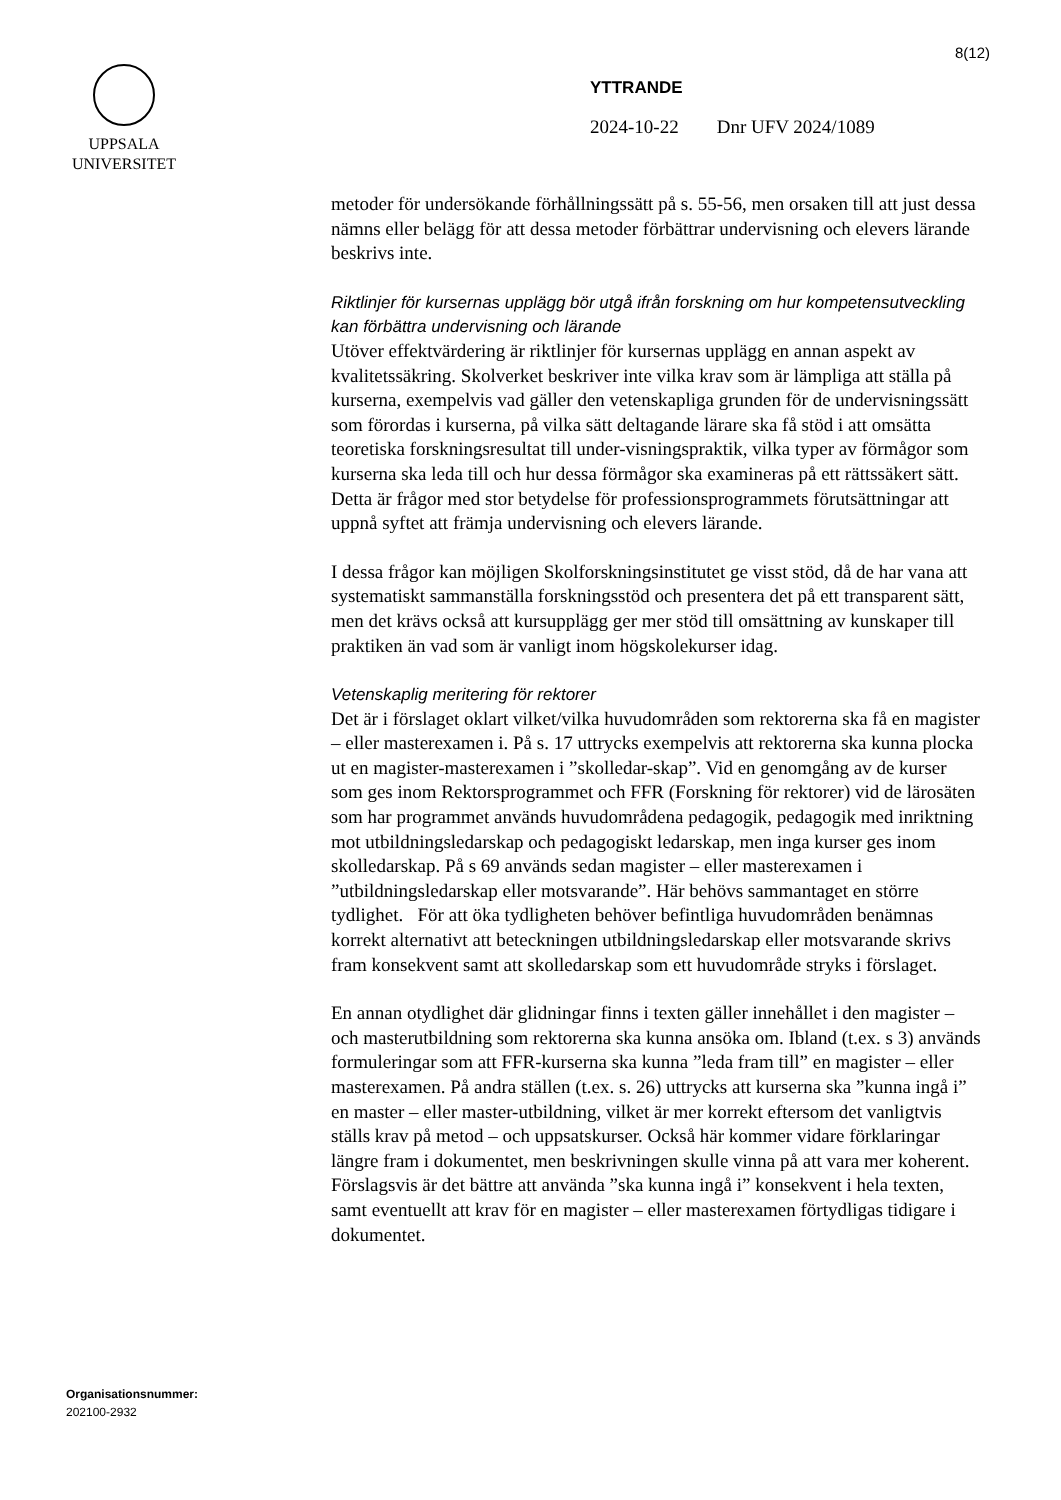8(12)
UPPSALA
UNIVERSITET
YTTRANDE
2024-10-22 Dnr UFV 2024/1089
metoder för undersökande förhållningssätt på s. 55-56, men orsaken till att just dessa nämns eller belägg för att dessa metoder förbättrar undervisning och elevers lärande beskrivs inte.
Riktlinjer för kursernas upplägg bör utgå ifrån forskning om hur kompetensutveckling kan förbättra undervisning och lärande
Utöver effektvärdering är riktlinjer för kursernas upplägg en annan aspekt av kvalitetssäkring. Skolverket beskriver inte vilka krav som är lämpliga att ställa på kurserna, exempelvis vad gäller den vetenskapliga grunden för de undervisningssätt som förordas i kurserna, på vilka sätt deltagande lärare ska få stöd i att omsätta teoretiska forskningsresultat till under-visningspraktik, vilka typer av förmågor som kurserna ska leda till och hur dessa förmågor ska examineras på ett rättssäkert sätt. Detta är frågor med stor betydelse för professionsprogrammets förutsättningar att uppnå syftet att främja undervisning och elevers lärande.
I dessa frågor kan möjligen Skolforskningsinstitutet ge visst stöd, då de har vana att systematiskt sammanställa forskningsstöd och presentera det på ett transparent sätt, men det krävs också att kursupplägg ger mer stöd till omsättning av kunskaper till praktiken än vad som är vanligt inom högskolekurser idag.
Vetenskaplig meritering för rektorer
Det är i förslaget oklart vilket/vilka huvudområden som rektorerna ska få en magister – eller masterexamen i. På s. 17 uttrycks exempelvis att rektorerna ska kunna plocka ut en magister-masterexamen i ”skolledar-skap”. Vid en genomgång av de kurser som ges inom Rektorsprogrammet och FFR (Forskning för rektorer) vid de lärosäten som har programmet används huvudområdena pedagogik, pedagogik med inriktning mot utbildningsledarskap och pedagogiskt ledarskap, men inga kurser ges inom skolledarskap. På s 69 används sedan magister – eller masterexamen i ”utbildningsledarskap eller motsvarande”. Här behövs sammantaget en större tydlighet. För att öka tydligheten behöver befintliga huvudområden benämnas korrekt alternativt att beteckningen utbildningsledarskap eller motsvarande skrivs fram konsekvent samt att skolledarskap som ett huvudområde stryks i förslaget.
En annan otydlighet där glidningar finns i texten gäller innehållet i den magister – och masterutbildning som rektorerna ska kunna ansöka om. Ibland (t.ex. s 3) används formuleringar som att FFR-kurserna ska kunna ”leda fram till” en magister – eller masterexamen. På andra ställen (t.ex. s. 26) uttrycks att kurserna ska ”kunna ingå i” en master – eller master-utbildning, vilket är mer korrekt eftersom det vanligtvis ställs krav på metod – och uppsatskurser. Också här kommer vidare förklaringar längre fram i dokumentet, men beskrivningen skulle vinna på att vara mer koherent. Förslagsvis är det bättre att använda ”ska kunna ingå i” konsekvent i hela texten, samt eventuellt att krav för en magister – eller masterexamen förtydligas tidigare i dokumentet.
Organisationsnummer:
202100-2932